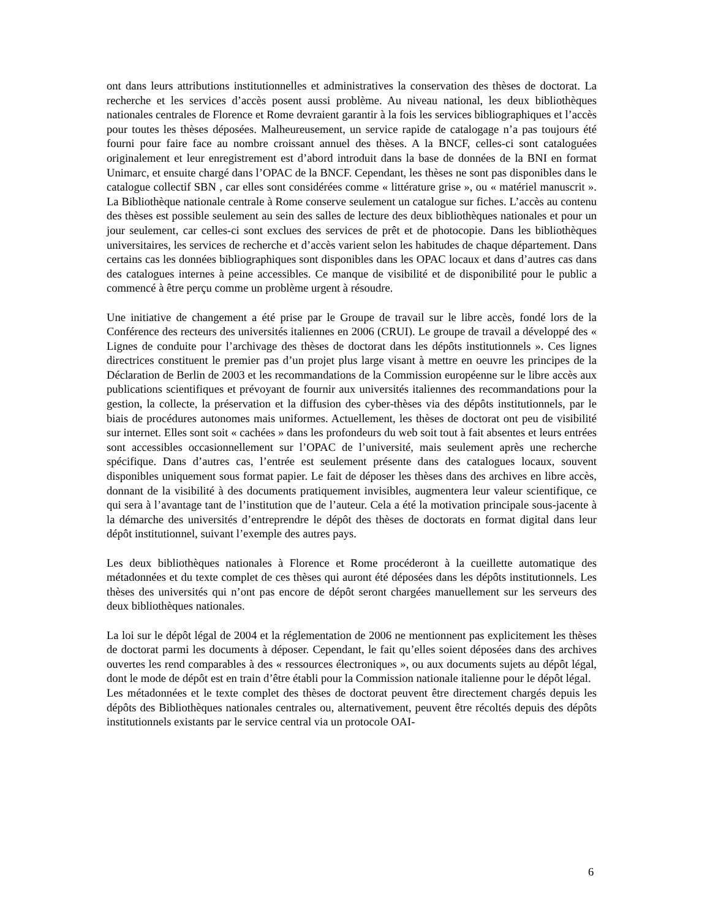ont dans leurs attributions institutionnelles et administratives la conservation des thèses de doctorat. La recherche et les services d’accès posent aussi problème. Au niveau national, les deux bibliothèques nationales centrales de Florence et Rome devraient garantir à la fois les services bibliographiques et l’accès pour toutes les thèses déposées. Malheureusement, un service rapide de catalogage n’a pas toujours été fourni pour faire face au nombre croissant annuel des thèses. A la BNCF, celles-ci sont cataloguées originalement et leur enregistrement est d’abord introduit dans la base de données de la BNI en format Unimarc, et ensuite chargé dans l’OPAC de la BNCF. Cependant, les thèses ne sont pas disponibles dans le catalogue collectif SBN , car elles sont considérées comme « littérature grise », ou « matériel manuscrit ». La Bibliothèque nationale centrale à Rome conserve seulement un catalogue sur fiches. L’accès au contenu des thèses est possible seulement au sein des salles de lecture des deux bibliothèques nationales et pour un jour seulement, car celles-ci sont exclues des services de prêt et de photocopie. Dans les bibliothèques universitaires, les services de recherche et d’accès varient selon les habitudes de chaque département. Dans certains cas les données bibliographiques sont disponibles dans les OPAC locaux et dans d’autres cas dans des catalogues internes à peine accessibles. Ce manque de visibilité et de disponibilité pour le public a commencé à être perçu comme un problème urgent à résoudre.
Une initiative de changement a été prise par le Groupe de travail sur le libre accès, fondé lors de la Conférence des recteurs des universités italiennes en 2006 (CRUI). Le groupe de travail a développé des « Lignes de conduite pour l’archivage des thèses de doctorat dans les dépôts institutionnels ». Ces lignes directrices constituent le premier pas d’un projet plus large visant à mettre en oeuvre les principes de la Déclaration de Berlin de 2003 et les recommandations de la Commission européenne sur le libre accès aux publications scientifiques et prévoyant de fournir aux universités italiennes des recommandations pour la gestion, la collecte, la préservation et la diffusion des cyber-thèses via des dépôts institutionnels, par le biais de procédures autonomes mais uniformes. Actuellement, les thèses de doctorat ont peu de visibilité sur internet. Elles sont soit « cachées » dans les profondeurs du web soit tout à fait absentes et leurs entrées sont accessibles occasionnellement sur l’OPAC de l’université, mais seulement après une recherche spécifique. Dans d’autres cas, l’entrée est seulement présente dans des catalogues locaux, souvent disponibles uniquement sous format papier. Le fait de déposer les thèses dans des archives en libre accès, donnant de la visibilité à des documents pratiquement invisibles, augmentera leur valeur scientifique, ce qui sera à l’avantage tant de l’institution que de l’auteur. Cela a été la motivation principale sous-jacente à la démarche des universités d’entreprendre le dépôt des thèses de doctorats en format digital dans leur dépôt institutionnel, suivant l’exemple des autres pays.
Les deux bibliothèques nationales à Florence et Rome procéderont à la cueillette automatique des métadonnées et du texte complet de ces thèses qui auront été déposées dans les dépôts institutionnels. Les thèses des universités qui n’ont pas encore de dépôt seront chargées manuellement sur les serveurs des deux bibliothèques nationales.
La loi sur le dépôt légal de 2004 et la réglementation de 2006 ne mentionnent pas explicitement les thèses de doctorat parmi les documents à déposer. Cependant, le fait qu’elles soient déposées dans des archives ouvertes les rend comparables à des « ressources électroniques », ou aux documents sujets au dépôt légal, dont le mode de dépôt est en train d’être établi pour la Commission nationale italienne pour le dépôt légal.
Les métadonnées et le texte complet des thèses de doctorat peuvent être directement chargés depuis les dépôts des Bibliothèques nationales centrales ou, alternativement, peuvent être récoltés depuis des dépôts institutionnels existants par le service central via un protocole OAI-
6